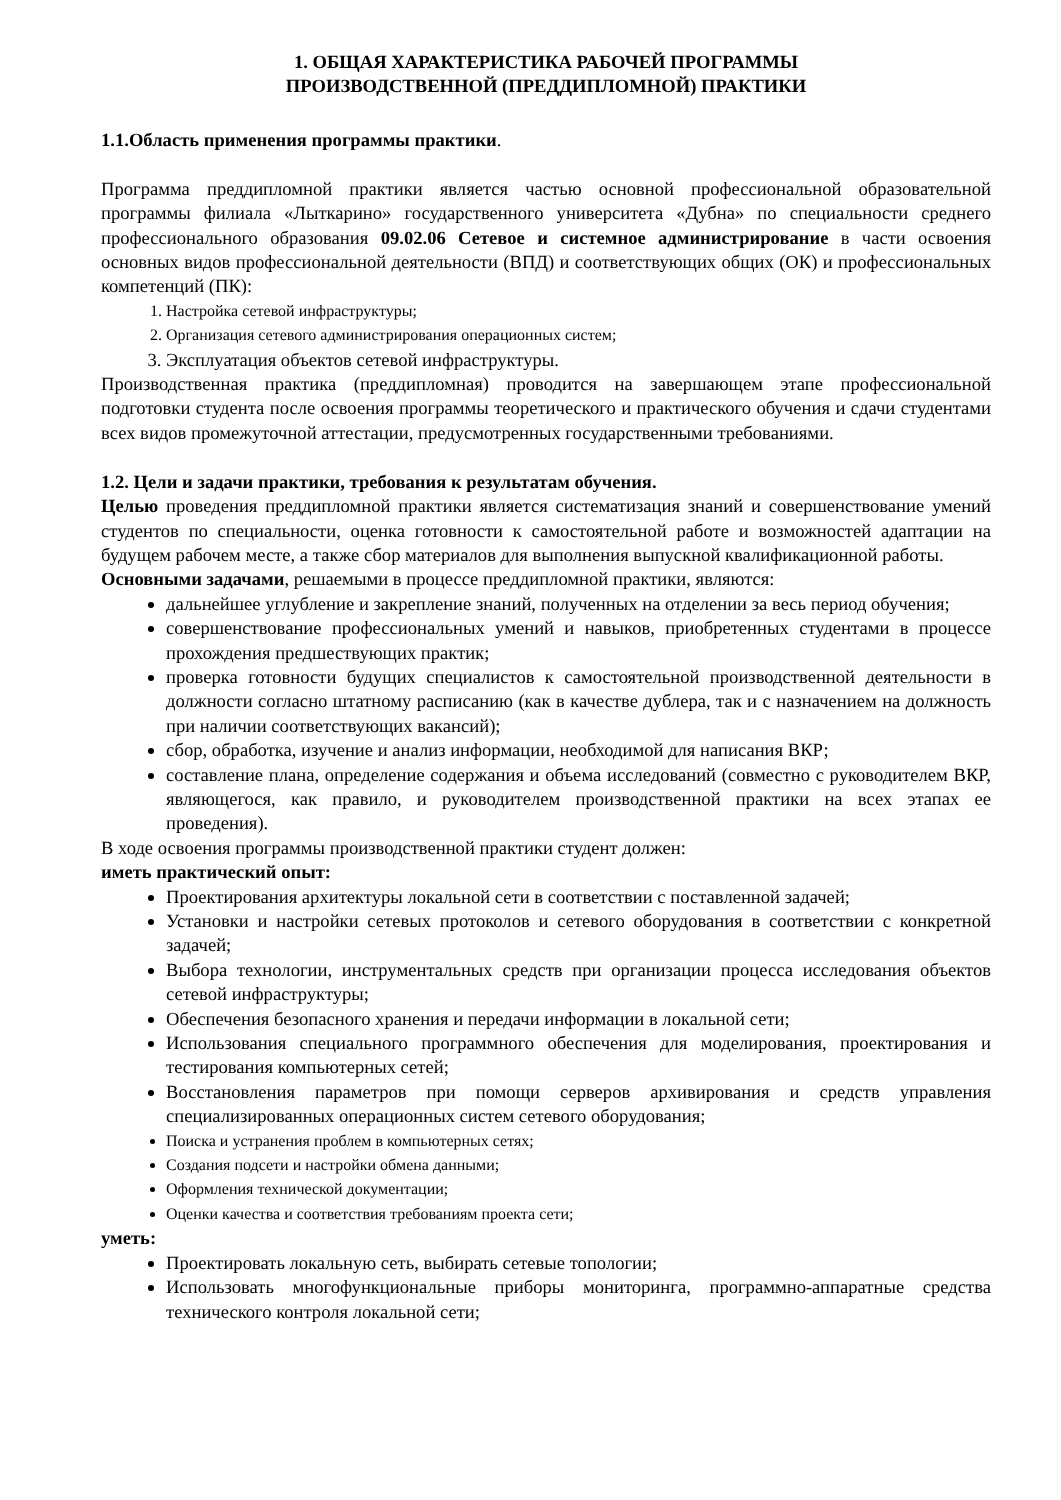1. ОБЩАЯ ХАРАКТЕРИСТИКА РАБОЧЕЙ ПРОГРАММЫ
ПРОИЗВОДСТВЕННОЙ (ПРЕДДИПЛОМНОЙ) ПРАКТИКИ
1.1.Область применения программы практики.
Программа преддипломной практики является частью основной профессиональной образовательной программы филиала «Лыткарино» государственного университета «Дубна» по специальности среднего профессионального образования 09.02.06 Сетевое и системное администрирование в части освоения основных видов профессиональной деятельности (ВПД) и соответствующих общих (ОК) и профессиональных компетенций (ПК):
1. Настройка сетевой инфраструктуры;
2. Организация сетевого администрирования операционных систем;
3. Эксплуатация объектов сетевой инфраструктуры.
Производственная практика (преддипломная) проводится на завершающем этапе профессиональной подготовки студента после освоения программы теоретического и практического обучения и сдачи студентами всех видов промежуточной аттестации, предусмотренных государственными требованиями.
1.2. Цели и задачи практики, требования к результатам обучения.
Целью проведения преддипломной практики является систематизация знаний и совершенствование умений студентов по специальности, оценка готовности к самостоятельной работе и возможностей адаптации на будущем рабочем месте, а также сбор материалов для выполнения выпускной квалификационной работы.
Основными задачами, решаемыми в процессе преддипломной практики, являются:
дальнейшее углубление и закрепление знаний, полученных на отделении за весь период обучения;
совершенствование профессиональных умений и навыков, приобретенных студентами в процессе прохождения предшествующих практик;
проверка готовности будущих специалистов к самостоятельной производственной деятельности в должности согласно штатному расписанию (как в качестве дублера, так и с назначением на должность при наличии соответствующих вакансий);
сбор, обработка, изучение и анализ информации, необходимой для написания ВКР;
составление плана, определение содержания и объема исследований (совместно с руководителем ВКР, являющегося, как правило, и руководителем производственной практики на всех этапах ее проведения).
В ходе освоения программы производственной практики студент должен:
иметь практический опыт:
Проектирования архитектуры локальной сети в соответствии с поставленной задачей;
Установки и настройки сетевых протоколов и сетевого оборудования в соответствии с конкретной задачей;
Выбора технологии, инструментальных средств при организации процесса исследования объектов сетевой инфраструктуры;
Обеспечения безопасного хранения и передачи информации в локальной сети;
Использования специального программного обеспечения для моделирования, проектирования и тестирования компьютерных сетей;
Восстановления параметров при помощи серверов архивирования и средств управления специализированных операционных систем сетевого оборудования;
Поиска и устранения проблем в компьютерных сетях;
Создания подсети и настройки обмена данными;
Оформления технической документации;
Оценки качества и соответствия требованиям проекта сети;
уметь:
Проектировать локальную сеть, выбирать сетевые топологии;
Использовать многофункциональные приборы мониторинга, программно-аппаратные средства технического контроля локальной сети;